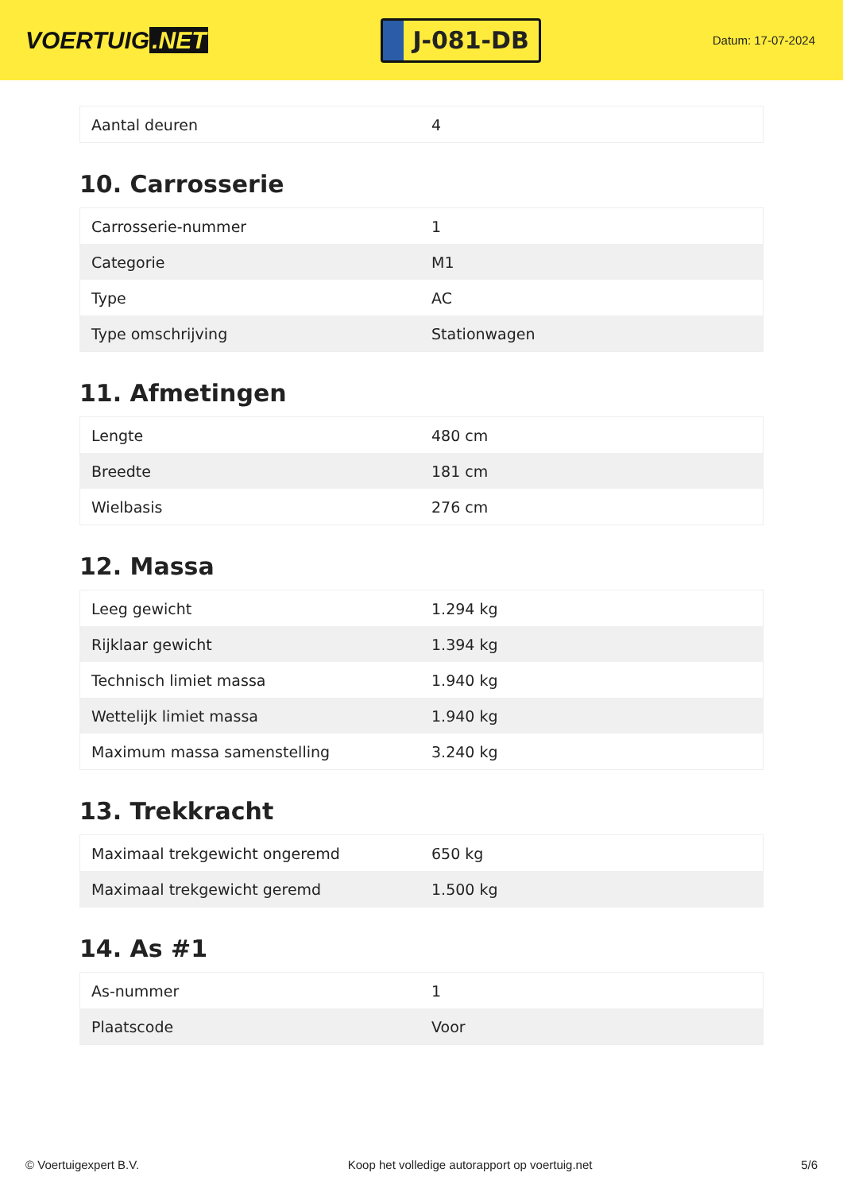VOERTUIG.NET
J-081-DB
Datum: 17-07-2024
| Aantal deuren | 4 |
10. Carrosserie
| Carrosserie-nummer | 1 |
| Categorie | M1 |
| Type | AC |
| Type omschrijving | Stationwagen |
11. Afmetingen
| Lengte | 480 cm |
| Breedte | 181 cm |
| Wielbasis | 276 cm |
12. Massa
| Leeg gewicht | 1.294 kg |
| Rijklaar gewicht | 1.394 kg |
| Technisch limiet massa | 1.940 kg |
| Wettelijk limiet massa | 1.940 kg |
| Maximum massa samenstelling | 3.240 kg |
13. Trekkracht
| Maximaal trekgewicht ongeremd | 650 kg |
| Maximaal trekgewicht geremd | 1.500 kg |
14. As #1
| As-nummer | 1 |
| Plaatscode | Voor |
© Voertuigexpert B.V. Koop het volledige autorapport op voertuig.net 5/6